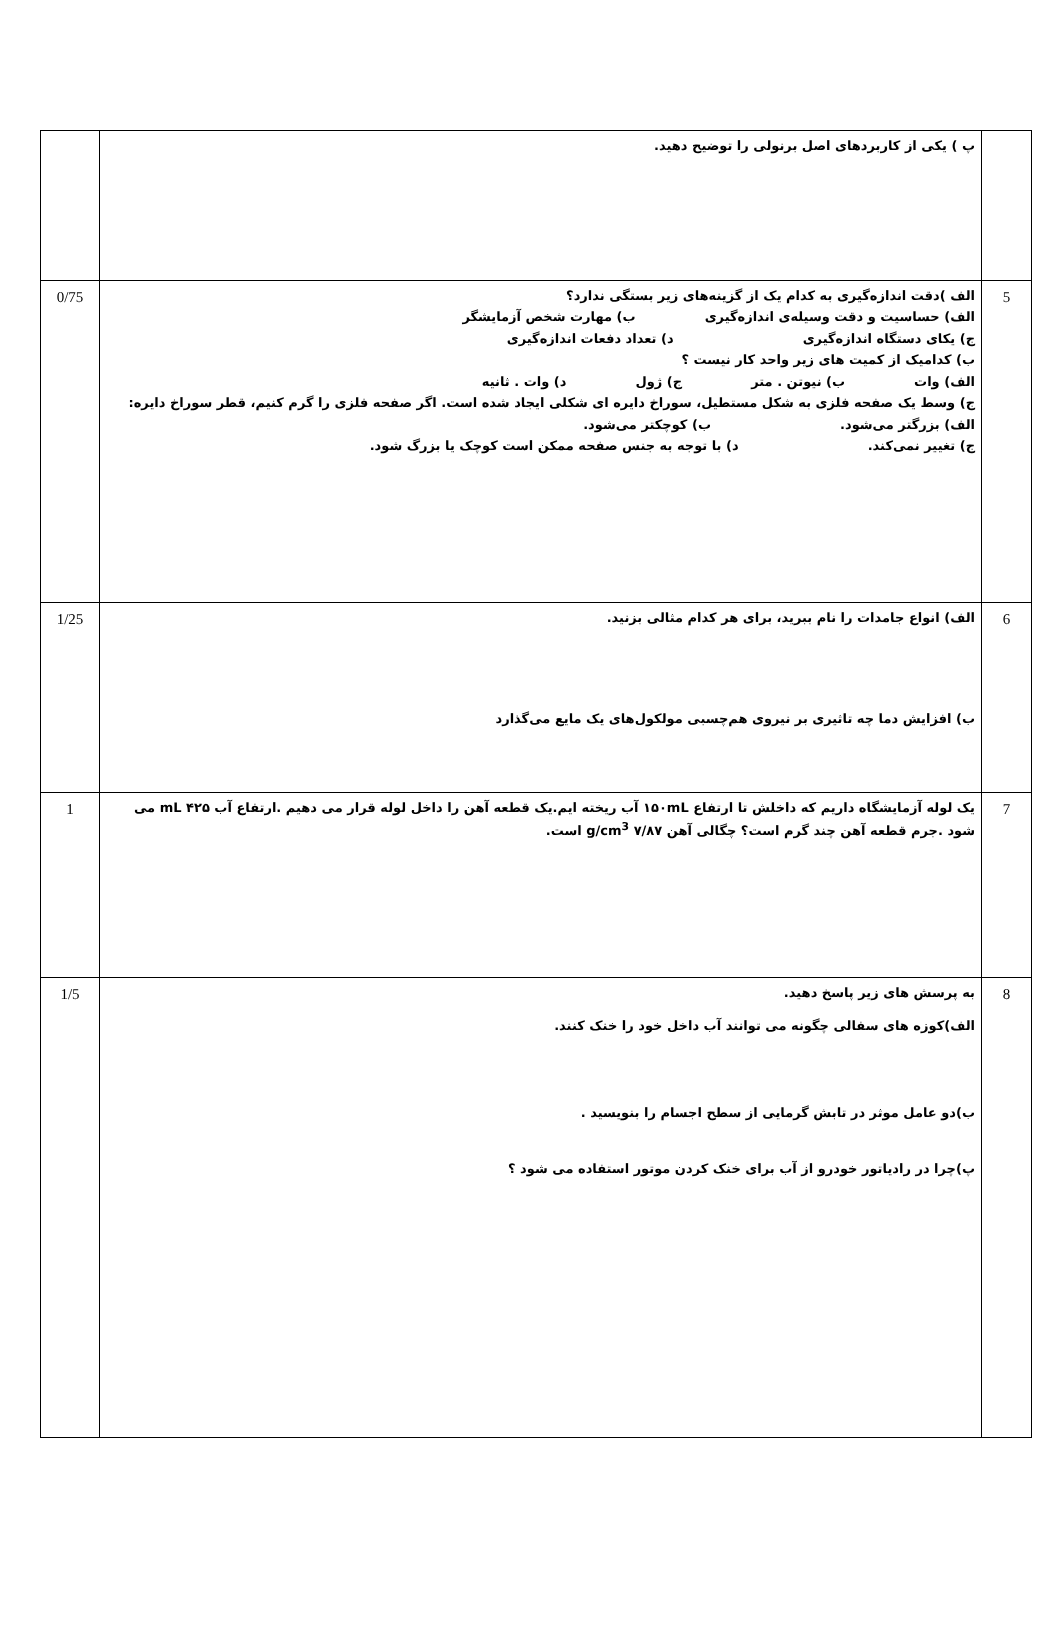| | پ ) یکی از کاربردهای اصل برنولی را توضیح دهید. | |
| 5 | الف )دقت اندازه‌گیری به کدام یک از گزینه‌های زیر بستگی ندارد؟ الف) حساسیت و دقت وسیله‌ی اندازه‌گیری ب) مهارت شخص آزمایشگر ج) یکای دستگاه اندازه‌گیری د) تعداد دفعات اندازه‌گیری ب) کدامیک از کمیت های زیر واحد کار نیست ؟ الف) وات ب) نیوتن . متر ج) ژول د) وات . ثانیه ج) وسط یک صفحه فلزی به شکل مستطیل، سوراخ دایره ای شکلی ایجاد شده است. اگر صفحه فلزی را گرم کنیم، قطر سوراخ دایره: الف) بزرگتر می‌شود. ب) کوچکتر می‌شود. ج) تغییر نمی‌کند. د) با توجه به جنس صفحه ممکن است کوچک یا بزرگ شود. | 0/75 |
| 6 | الف) انواع جامدات را نام ببرید، برای هر کدام مثالی بزنید. ب) افزایش دما چه تاثیری بر نیروی هم‌چسبی مولکول‌های یک مایع می‌گذارد | 1/25 |
| 7 | یک لوله آزمایشگاه داریم که داخلش تا ارتفاع ۱۵۰mL آب ریخته ایم.یک قطعه آهن را داخل لوله قرار می دهیم .ارتفاع آب ۴۲۵ mL می شود .جرم قطعه آهن چند گرم است؟ چگالی آهن ۷/۸۷ g/cm<sup>3</sup> است. | 1 |
| 8 | به پرسش های زیر پاسخ دهید. الف)کوزه های سفالی چگونه می توانند آب داخل خود را خنک کنند. ب)دو عامل موثر در تابش گرمایی از سطح اجسام را بنویسید . پ)چرا در رادیاتور خودرو از آب برای خنک کردن موتور استفاده می شود ؟ | 1/5 |